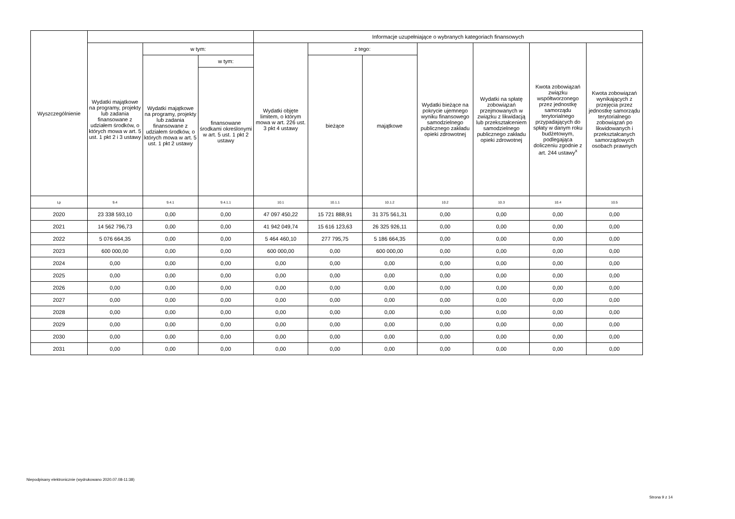| Wyszczególnienie | | | | Informacje uzupełniające o wybranych kategoriach finansowych | | | | | | |
| --- | --- | --- | --- | --- | --- | --- | --- | --- | --- | --- |
| | Wydatki majątkowe na programy, projekty lub zadania finansowane z udziałem środków, o których mowa w art. 5 ust. 1 pkt 2 i 3 ustawy | w tym: | | Wydatki objęte limitem, o którym mowa w art. 226 ust. 3 pkt 4 ustawy | z tego: | | Wydatki bieżące na pokrycie ujemnego wyniku finansowego samodzielnego publicznego zakładu opieki zdrowotnej | Wydatki na spłatę zobowiązań przejmowanych w związku z likwidacją lub przekształceniem samodzielnego publicznego zakładu opieki zdrowotnej | Kwota zobowiązań związku współtworzonego przez jednostkę samorządu terytorialnego przypadających do spłaty w danym roku budżetowym, podlegająca doliczeniu zgodnie z art. 244 ustawy<sup>x</sup> | Kwota zobowiązań wynikających z przejęcia przez jednostkę samorządu terytorialnego zobowiązań po likwidowanych i przekształcanych samorządowych osobach prawnych |
| | | Wydatki majątkowe na programy, projekty lub zadania finansowane z udziałem środków, o których mowa w art. 5 ust. 1 pkt 2 ustawy | w tym: | | bieżące | majątkowe | | | | |
| | | | finansowane środkami określonymi w art. 5 ust. 1 pkt 2 ustawy | | | | | | | |
| Lp | 9.4 | 9.4.1 | 9.4.1.1 | 10.1 | 10.1.1 | 10.1.2 | 10.2 | 10.3 | 10.4 | 10.5 |
| 2020 | 23 338 593,10 | 0,00 | 0,00 | 47 097 450,22 | 15 721 888,91 | 31 375 561,31 | 0,00 | 0,00 | 0,00 | 0,00 |
| 2021 | 14 562 796,73 | 0,00 | 0,00 | 41 942 049,74 | 15 616 123,63 | 26 325 926,11 | 0,00 | 0,00 | 0,00 | 0,00 |
| 2022 | 5 076 664,35 | 0,00 | 0,00 | 5 464 460,10 | 277 795,75 | 5 186 664,35 | 0,00 | 0,00 | 0,00 | 0,00 |
| 2023 | 600 000,00 | 0,00 | 0,00 | 600 000,00 | 0,00 | 600 000,00 | 0,00 | 0,00 | 0,00 | 0,00 |
| 2024 | 0,00 | 0,00 | 0,00 | 0,00 | 0,00 | 0,00 | 0,00 | 0,00 | 0,00 | 0,00 |
| 2025 | 0,00 | 0,00 | 0,00 | 0,00 | 0,00 | 0,00 | 0,00 | 0,00 | 0,00 | 0,00 |
| 2026 | 0,00 | 0,00 | 0,00 | 0,00 | 0,00 | 0,00 | 0,00 | 0,00 | 0,00 | 0,00 |
| 2027 | 0,00 | 0,00 | 0,00 | 0,00 | 0,00 | 0,00 | 0,00 | 0,00 | 0,00 | 0,00 |
| 2028 | 0,00 | 0,00 | 0,00 | 0,00 | 0,00 | 0,00 | 0,00 | 0,00 | 0,00 | 0,00 |
| 2029 | 0,00 | 0,00 | 0,00 | 0,00 | 0,00 | 0,00 | 0,00 | 0,00 | 0,00 | 0,00 |
| 2030 | 0,00 | 0,00 | 0,00 | 0,00 | 0,00 | 0,00 | 0,00 | 0,00 | 0,00 | 0,00 |
| 2031 | 0,00 | 0,00 | 0,00 | 0,00 | 0,00 | 0,00 | 0,00 | 0,00 | 0,00 | 0,00 |
Niepodpisany elektronicznie (wydrukowano 2020.07.08-11:38)
Strona 9 z 14